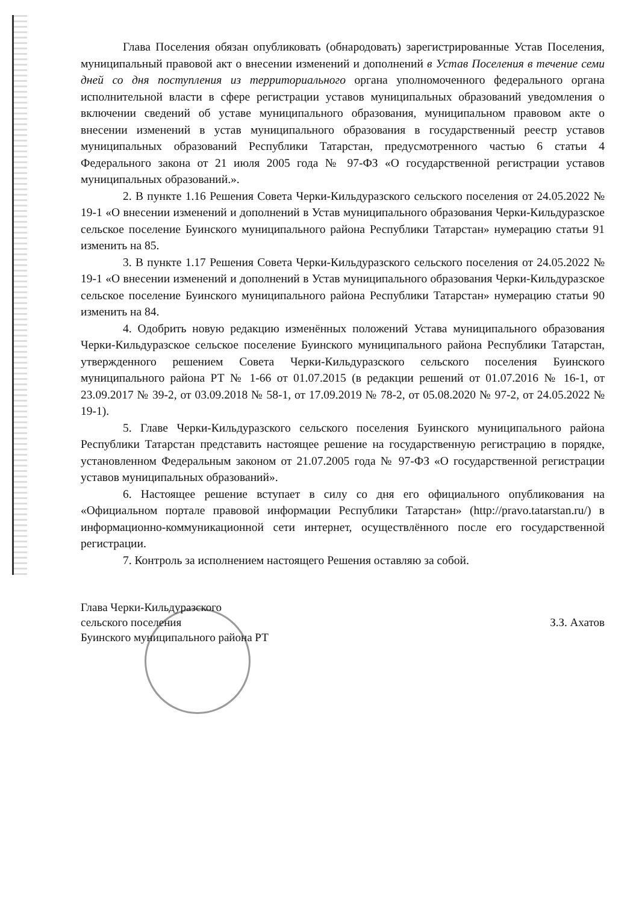Глава Поселения обязан опубликовать (обнародовать) зарегистрированные Устав Поселения, муниципальный правовой акт о внесении изменений и дополнений в Устав Поселения в течение семи дней со дня поступления из территориального органа уполномоченного федерального органа исполнительной власти в сфере регистрации уставов муниципальных образований уведомления о включении сведений об уставе муниципального образования, муниципальном правовом акте о внесении изменений в устав муниципального образования в государственный реестр уставов муниципальных образований Республики Татарстан, предусмотренного частью 6 статьи 4 Федерального закона от 21 июля 2005 года № 97-ФЗ «О государственной регистрации уставов муниципальных образований.».
2. В пункте 1.16 Решения Совета Черки-Кильдуразского сельского поселения от 24.05.2022 № 19-1 «О внесении изменений и дополнений в Устав муниципального образования Черки-Кильдуразское сельское поселение Буинского муниципального района Республики Татарстан» нумерацию статьи 91 изменить на 85.
3. В пункте 1.17 Решения Совета Черки-Кильдуразского сельского поселения от 24.05.2022 № 19-1 «О внесении изменений и дополнений в Устав муниципального образования Черки-Кильдуразское сельское поселение Буинского муниципального района Республики Татарстан» нумерацию статьи 90 изменить на 84.
4. Одобрить новую редакцию изменённых положений Устава муниципального образования Черки-Кильдуразское сельское поселение Буинского муниципального района Республики Татарстан, утвержденного решением Совета Черки-Кильдуразского сельского поселения Буинского муниципального района РТ № 1-66 от 01.07.2015 (в редакции решений от 01.07.2016 № 16-1, от 23.09.2017 № 39-2, от 03.09.2018 № 58-1, от 17.09.2019 № 78-2, от 05.08.2020 № 97-2, от 24.05.2022 № 19-1).
5. Главе Черки-Кильдуразского сельского поселения Буинского муниципального района Республики Татарстан представить настоящее решение на государственную регистрацию в порядке, установленном Федеральным законом от 21.07.2005 года № 97-ФЗ «О государственной регистрации уставов муниципальных образований».
6. Настоящее решение вступает в силу со дня его официального опубликования на «Официальном портале правовой информации Республики Татарстан» (http://pravo.tatarstan.ru/) в информационно-коммуникационной сети интернет, осуществлённого после его государственной регистрации.
7. Контроль за исполнением настоящего Решения оставляю за собой.
Глава Черки-Кильдуразского
сельского поселения
Буинского муниципального района РТ
З.З. Ахатов